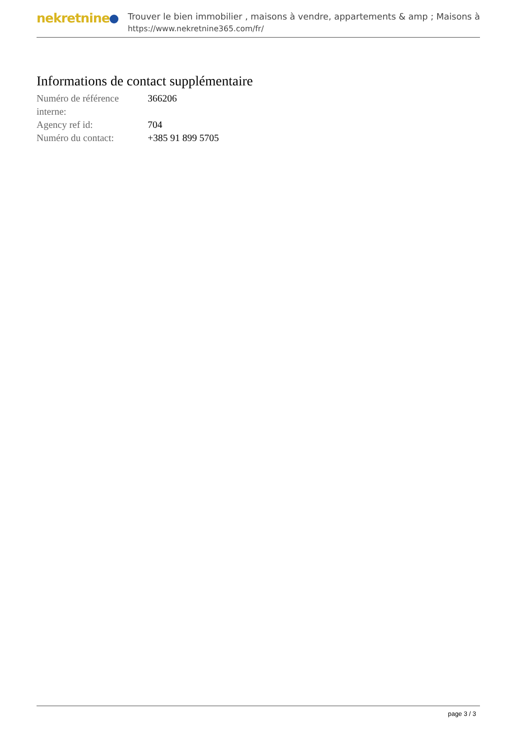nekretnine
Trouver le bien immobilier , maisons à vendre, appartements & amp ; Maisons à
https://www.nekretnine365.com/fr/
Informations de contact supplémentaire
| Numéro de référence interne: | 366206 |
| Agency ref id: | 704 |
| Numéro du contact: | +385 91 899 5705 |
page 3 / 3